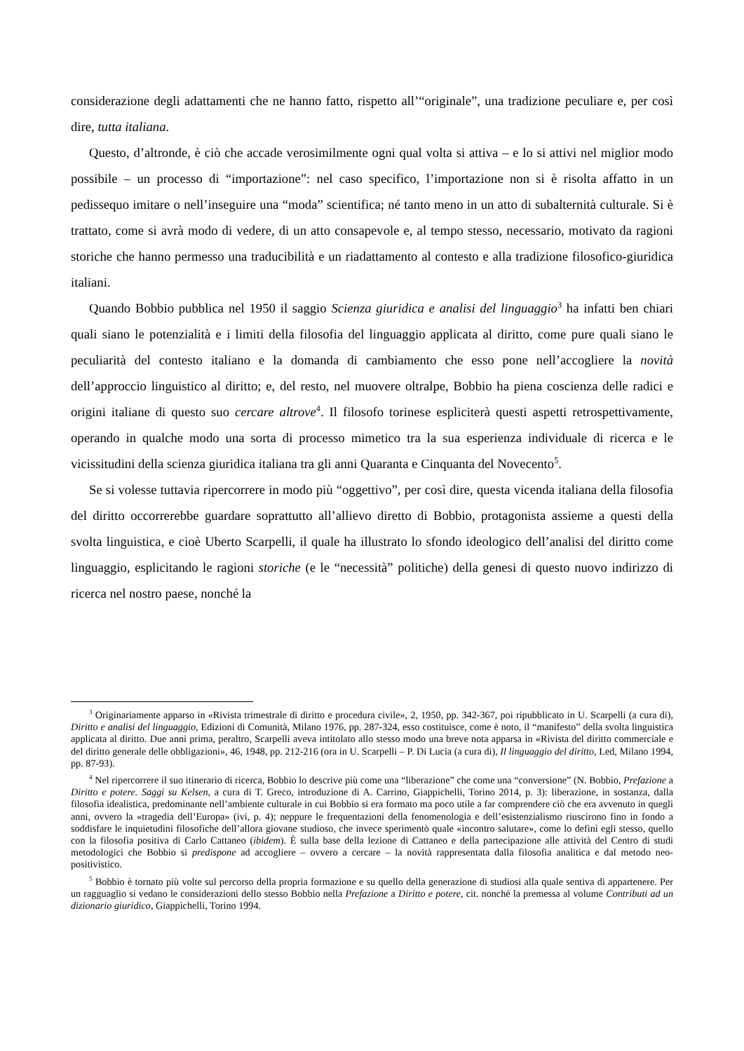considerazione degli adattamenti che ne hanno fatto, rispetto all’“originale”, una tradizione peculiare e, per così dire, tutta italiana.
Questo, d’altronde, è ciò che accade verosimilmente ogni qual volta si attiva – e lo si attivi nel miglior modo possibile – un processo di “importazione”: nel caso specifico, l’importazione non si è risolta affatto in un pedissequo imitare o nell’inseguire una “moda” scientifica; né tanto meno in un atto di subalternità culturale. Si è trattato, come si avrà modo di vedere, di un atto consapevole e, al tempo stesso, necessario, motivato da ragioni storiche che hanno permesso una traducibilità e un riadattamento al contesto e alla tradizione filosofico-giuridica italiani.
Quando Bobbio pubblica nel 1950 il saggio Scienza giuridica e analisi del linguaggio<sup>3</sup> ha infatti ben chiari quali siano le potenzialità e i limiti della filosofia del linguaggio applicata al diritto, come pure quali siano le peculiarità del contesto italiano e la domanda di cambiamento che esso pone nell’accogliere la novità dell’approccio linguistico al diritto; e, del resto, nel muovere oltralpe, Bobbio ha piena coscienza delle radici e origini italiane di questo suo cercare altrove<sup>4</sup>. Il filosofo torinese espliciterà questi aspetti retrospettivamente, operando in qualche modo una sorta di processo mimetico tra la sua esperienza individuale di ricerca e le vicissitudini della scienza giuridica italiana tra gli anni Quaranta e Cinquanta del Novecento<sup>5</sup>.
Se si volesse tuttavia ripercorrere in modo più “oggettivo”, per così dire, questa vicenda italiana della filosofia del diritto occorrerebbe guardare soprattutto all’allievo diretto di Bobbio, protagonista assieme a questi della svolta linguistica, e cioè Uberto Scarpelli, il quale ha illustrato lo sfondo ideologico dell’analisi del diritto come linguaggio, esplicitando le ragioni storiche (e le “necessità” politiche) della genesi di questo nuovo indirizzo di ricerca nel nostro paese, nonché la
<sup>3</sup> Originariamente apparso in «Rivista trimestrale di diritto e procedura civile», 2, 1950, pp. 342-367, poi ripubblicato in U. Scarpelli (a cura di), Diritto e analisi del linguaggio, Edizioni di Comunità, Milano 1976, pp. 287-324, esso costituisce, come è noto, il “manifesto” della svolta linguistica applicata al diritto. Due anni prima, peraltro, Scarpelli aveva intitolato allo stesso modo una breve nota apparsa in «Rivista del diritto commerciale e del diritto generale delle obbligazioni», 46, 1948, pp. 212-216 (ora in U. Scarpelli – P. Di Lucia (a cura di), Il linguaggio del diritto, Led, Milano 1994, pp. 87-93).
<sup>4</sup> Nel ripercorrere il suo itinerario di ricerca, Bobbio lo descrive più come una “liberazione” che come una “conversione” (N. Bobbio, Prefazione a Diritto e potere. Saggi su Kelsen, a cura di T. Greco, introduzione di A. Carrino, Giappichelli, Torino 2014, p. 3): liberazione, in sostanza, dalla filosofia idealistica, predominante nell’ambiente culturale in cui Bobbio si era formato ma poco utile a far comprendere ciò che era avvenuto in quegli anni, ovvero la «tragedia dell’Europa» (ivi, p. 4); neppure le frequentazioni della fenomenologia e dell’esistenzialismo riuscirono fino in fondo a soddisfare le inquietudini filosofiche dell’allora giovane studioso, che invece sperimentò quale «incontro salutare», come lo definì egli stesso, quello con la filosofia positiva di Carlo Cattaneo (ibidem). È sulla base della lezione di Cattaneo e della partecipazione alle attività del Centro di studi metodologici che Bobbio si predispone ad accogliere – ovvero a cercare – la novità rappresentata dalla filosofia analitica e dal metodo neo-positivistico.
<sup>5</sup> Bobbio è tornato più volte sul percorso della propria formazione e su quello della generazione di studiosi alla quale sentiva di appartenere. Per un ragguaglio si vedano le considerazioni dello stesso Bobbio nella Prefazione a Diritto e potere, cit. nonché la premessa al volume Contributi ad un dizionario giuridico, Giappichelli, Torino 1994.